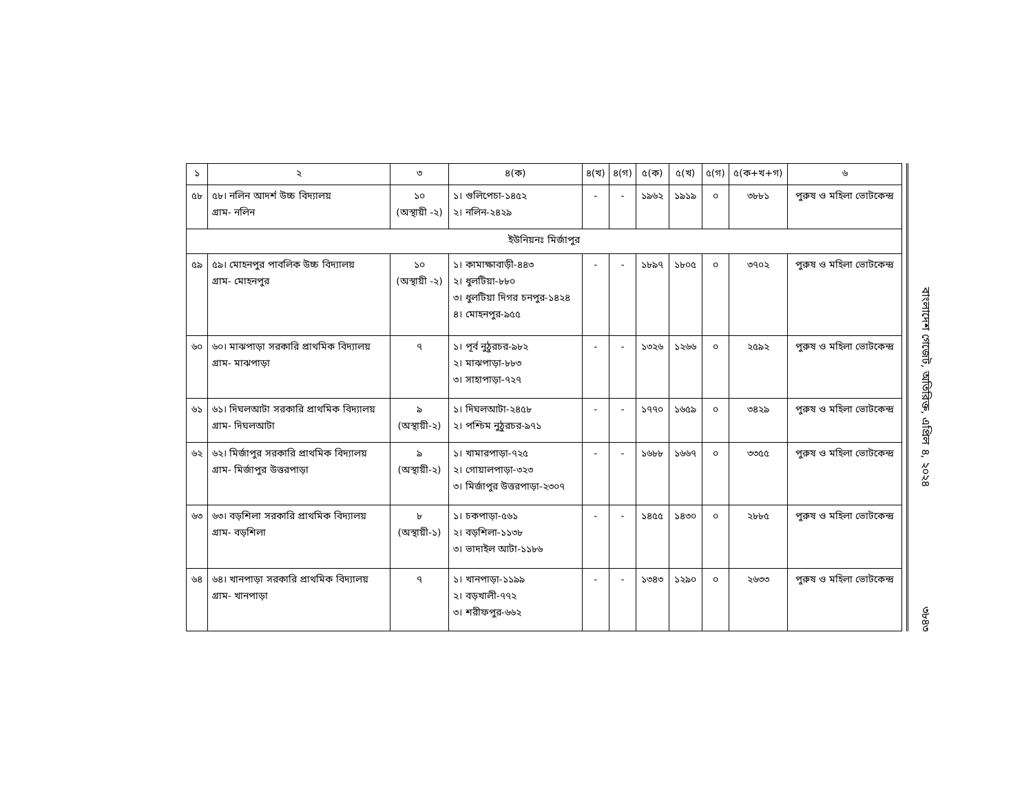| ১ | ২ | ৩ | ৪(ক) | ৪(খ) | ৪(গ) | ৫(ক) | ৫(খ) | ৫(গ) | ৫(ক+খ+গ) | ৬ |
| --- | --- | --- | --- | --- | --- | --- | --- | --- | --- | --- |
| ৫৮ | ৫৮। নলিন আদর্শ উচ্চ বিদ্যালয় গ্রাম- নলিন | ১০ (অস্থায়ী -২) | ১। গুলিপেচা-১৪৫২ ২। নলিন-২৪২৯ | - | - | ১৯৬২ | ১৯১৯ | ০ | ৩৮৮১ | পুরুষ ও মহিলা ভোটকেন্দ্র |
| ইউনিয়নঃ মির্জাপুর | | | | | | | | | | |
| ৫৯ | ৫৯। মোহনপুর পাবলিক উচ্চ বিদ্যালয় গ্রাম- মোহনপুর | ১০ (অস্থায়ী -২) | ১। কামাক্ষাবাড়ী-৪৪৩ ২। ধুলটিয়া-৮৮০ ৩। ধুলটিয়া দিগর চনপুর-১৪২৪ ৪। মোহনপুর-৯৫৫ | - | - | ১৮৯৭ | ১৮০৫ | ০ | ৩৭০২ | পুরুষ ও মহিলা ভোটকেন্দ্র |
| ৬০ | ৬০। মাঝপাড়া সরকারি প্রাথমিক বিদ্যালয় গ্রাম- মাঝপাড়া | ৭ | ১। পূর্ব নুঠুরচর-৯৮২ ২। মাঝপাড়া-৮৮৩ ৩। সাহাপাড়া-৭২৭ | - | - | ১৩২৬ | ১২৬৬ | ০ | ২৫৯২ | পুরুষ ও মহিলা ভোটকেন্দ্র |
| ৬১ | ৬১। দিঘলআটা সরকারি প্রাথমিক বিদ্যালয় গ্রাম- দিঘলআটা | ৯ (অস্থায়ী-২) | ১। দিঘলআটা-২৪৫৮ ২। পশ্চিম নুঠুরচর-৯৭১ | - | - | ১৭৭০ | ১৬৫৯ | ০ | ৩৪২৯ | পুরুষ ও মহিলা ভোটকেন্দ্র |
| ৬২ | ৬২। মির্জাপুর সরকারি প্রাথমিক বিদ্যালয় গ্রাম- মির্জাপুর উত্তরপাড়া | ৯ (অস্থায়ী-২) | ১। খামারপাড়া-৭২৫ ২। গোয়ালপাড়া-৩২৩ ৩। মির্জাপুর উত্তরপাড়া-২৩০৭ | - | - | ১৬৮৮ | ১৬৬৭ | ০ | ৩৩৫৫ | পুরুষ ও মহিলা ভোটকেন্দ্র |
| ৬৩ | ৬৩। বড়শিলা সরকারি প্রাথমিক বিদ্যালয় গ্রাম- বড়শিলা | ৮ (অস্থায়ী-১) | ১। চকপাড়া-৫৬১ ২। বড়শিলা-১১৩৮ ৩। ভাদাইল আটা-১১৮৬ | - | - | ১৪৫৫ | ১৪৩০ | ০ | ২৮৮৫ | পুরুষ ও মহিলা ভোটকেন্দ্র |
| ৬৪ | ৬৪। খানপাড়া সরকারি প্রাথমিক বিদ্যালয় গ্রাম- খানপাড়া | ৭ | ১। খানপাড়া-১১৯৯ ২। বড়খালী-৭৭২ ৩। শরীফপুর-৬৬২ | - | - | ১৩৪৩ | ১২৯০ | ০ | ২৬৩৩ | পুরুষ ও মহিলা ভোটকেন্দ্র |
বাংলাদেশ গেজেট, অতিরিক্ত, এপ্রিল ৪, ২০২৪
৩৮৪৩